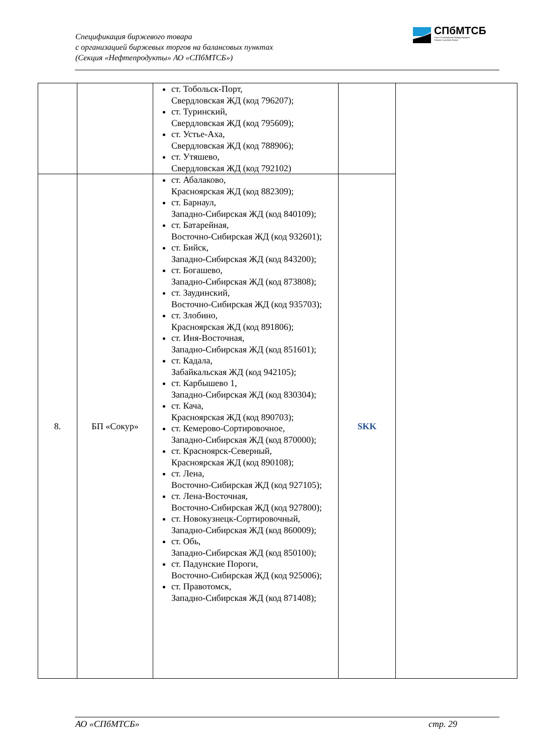Спецификация биржевого товара
с организацией биржевых торгов на балансовых пунктах
(Секция «Нефтепродукты» АО «СПбМТСБ»)
СПбМТСБ
Санкт-Петербургская Международная
Товарно-сырьевая Биржа
| | | ст. Тобольск-Порт, Свердловская ЖД (код 796207); ст. Туринский, Свердловская ЖД (код 795609); ст. Устье-Аха, Свердловская ЖД (код 788906); ст. Утяшево, Свердловская ЖД (код 792102) | | |
| 8. | БП «Сокур» | ст. Абалаково, Красноярская ЖД (код 882309); ст. Барнаул, Западно-Сибирская ЖД (код 840109); ст. Батарейная, Восточно-Сибирская ЖД (код 932601); ст. Бийск, Западно-Сибирская ЖД (код 843200); ст. Богашево, Западно-Сибирская ЖД (код 873808); ст. Заудинский, Восточно-Сибирская ЖД (код 935703); ст. Злобино, Красноярская ЖД (код 891806); ст. Иня-Восточная, Западно-Сибирская ЖД (код 851601); ст. Кадала, Забайкальская ЖД (код 942105); ст. Карбышево 1, Западно-Сибирская ЖД (код 830304); ст. Кача, Красноярская ЖД (код 890703); ст. Кемерово-Сортировочное, Западно-Сибирская ЖД (код 870000); ст. Красноярск-Северный, Красноярская ЖД (код 890108); ст. Лена, Восточно-Сибирская ЖД (код 927105); ст. Лена-Восточная, Восточно-Сибирская ЖД (код 927800); ст. Новокузнецк-Сортировочный, Западно-Сибирская ЖД (код 860009); ст. Обь, Западно-Сибирская ЖД (код 850100); ст. Падунские Пороги, Восточно-Сибирская ЖД (код 925006); ст. Правотомск, Западно-Сибирская ЖД (код 871408); | SKK | |
АО «СПбМТСБ» стр. 29